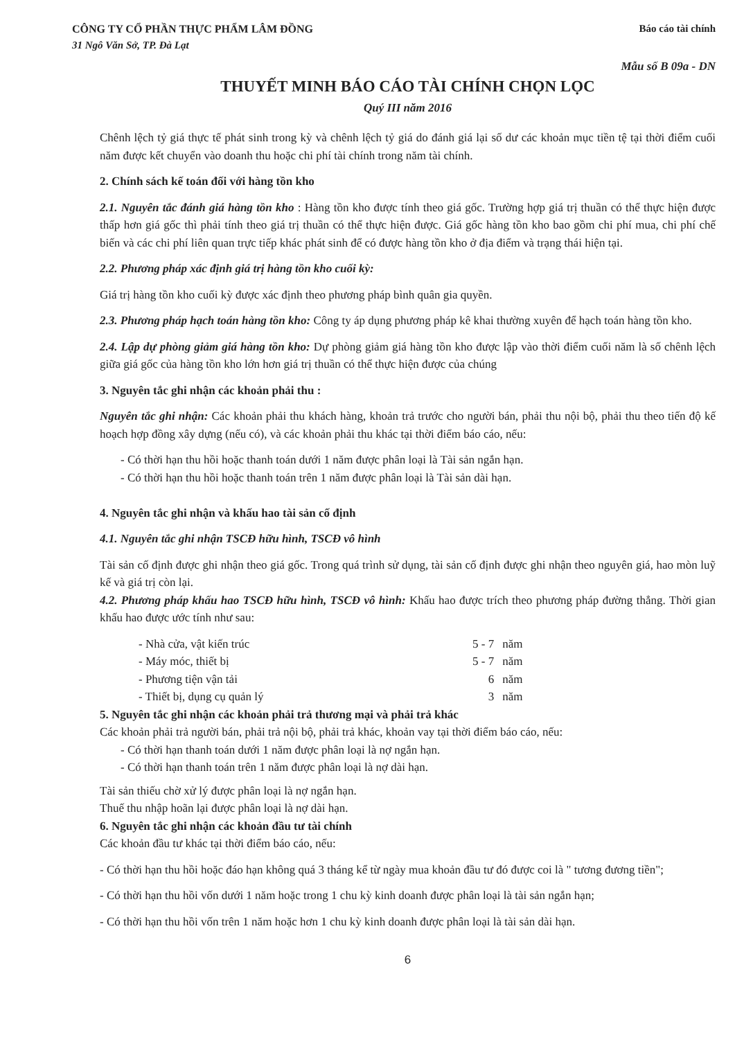CÔNG TY CỔ PHẦN THỰC PHẨM LÂM ĐỒNG
31 Ngô Văn Sở, TP. Đà Lạt
Báo cáo tài chính
Mẫu số B 09a - DN
THUYẾT MINH BÁO CÁO TÀI CHÍNH CHỌN LỌC
Quý III năm 2016
Chênh lệch tỷ giá thực tế phát sinh trong kỳ và chênh lệch tỷ giá do đánh giá lại số dư các khoản mục tiền tệ tại thời điểm cuối năm được kết chuyển vào doanh thu hoặc chi phí tài chính trong năm tài chính.
2. Chính sách kế toán đối với hàng tồn kho
2.1. Nguyên tắc đánh giá hàng tồn kho : Hàng tồn kho được tính theo giá gốc. Trường hợp giá trị thuần có thể thực hiện được thấp hơn giá gốc thì phải tính theo giá trị thuần có thể thực hiện được. Giá gốc hàng tồn kho bao gồm chi phí mua, chi phí chế biến và các chi phí liên quan trực tiếp khác phát sinh để có được hàng tồn kho ở địa điểm và trạng thái hiện tại.
2.2. Phương pháp xác định giá trị hàng tồn kho cuối kỳ:
Giá trị hàng tồn kho cuối kỳ được xác định theo phương pháp bình quân gia quyền.
2.3. Phương pháp hạch toán hàng tồn kho: Công ty áp dụng phương pháp kê khai thường xuyên để hạch toán hàng tồn kho.
2.4. Lập dự phòng giảm giá hàng tồn kho: Dự phòng giảm giá hàng tồn kho được lập vào thời điểm cuối năm là số chênh lệch giữa giá gốc của hàng tồn kho lớn hơn giá trị thuần có thể thực hiện được của chúng
3. Nguyên tắc ghi nhận các khoản phải thu :
Nguyên tắc ghi nhận: Các khoản phải thu khách hàng, khoản trả trước cho người bán, phải thu nội bộ, phải thu theo tiến độ kế hoạch hợp đồng xây dựng (nếu có), và các khoản phải thu khác tại thời điểm báo cáo, nếu:
- Có thời hạn thu hồi hoặc thanh toán dưới 1 năm được phân loại là Tài sản ngắn hạn.
- Có thời hạn thu hồi hoặc thanh toán trên 1 năm được phân loại là Tài sản dài hạn.
4. Nguyên tắc ghi nhận và khấu hao tài sản cố định
4.1. Nguyên tắc ghi nhận TSCĐ hữu hình, TSCĐ vô hình
Tài sản cố định được ghi nhận theo giá gốc. Trong quá trình sử dụng, tài sản cố định được ghi nhận theo nguyên giá, hao mòn luỹ kế và giá trị còn lại.
4.2. Phương pháp khấu hao TSCĐ hữu hình, TSCĐ vô hình: Khấu hao được trích theo phương pháp đường thẳng. Thời gian khấu hao được ước tính như sau:
| - Nhà cửa, vật kiến trúc | 5 - 7 | năm |
| - Máy móc, thiết bị | 5 - 7 | năm |
| - Phương tiện vận tải | 6 | năm |
| - Thiết bị, dụng cụ quản lý | 3 | năm |
5. Nguyên tắc ghi nhận các khoản phải trả thương mại và phải trả khác
Các khoản phải trả người bán, phải trả nội bộ, phải trả khác, khoản vay tại thời điểm báo cáo, nếu:
- Có thời hạn thanh toán dưới 1 năm được phân loại là nợ ngắn hạn.
- Có thời hạn thanh toán trên 1 năm được phân loại là nợ dài hạn.
Tài sản thiếu chờ xử lý được phân loại là nợ ngắn hạn.
Thuế thu nhập hoãn lại được phân loại là nợ dài hạn.
6. Nguyên tắc ghi nhận các khoản đầu tư tài chính
Các khoản đầu tư khác tại thời điểm báo cáo, nếu:
- Có thời hạn thu hồi hoặc đáo hạn không quá 3 tháng kể từ ngày mua khoản đầu tư đó được coi là " tương đương tiền";
- Có thời hạn thu hồi vốn dưới 1 năm hoặc trong 1 chu kỳ kinh doanh được phân loại là tài sản ngắn hạn;
- Có thời hạn thu hồi vốn trên 1 năm hoặc hơn 1 chu kỳ kinh doanh được phân loại là tài sản dài hạn.
6